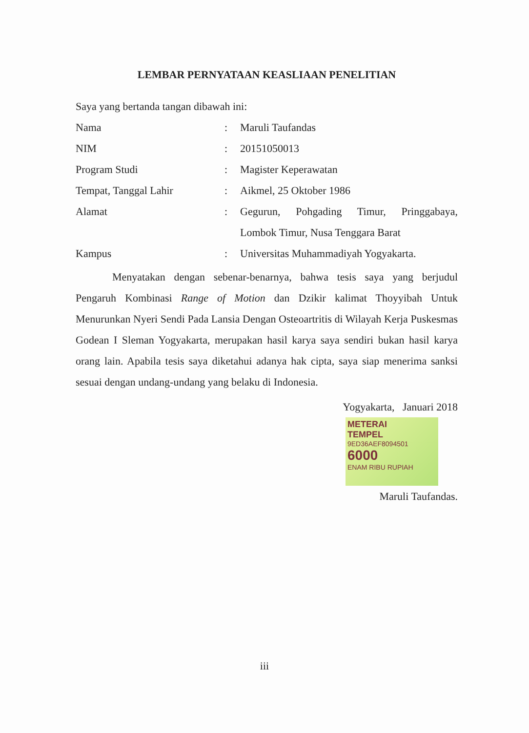LEMBAR PERNYATAAN KEASLIAAN PENELITIAN
Saya yang bertanda tangan dibawah ini:
Nama : Maruli Taufandas
NIM : 20151050013
Program Studi : Magister Keperawatan
Tempat, Tanggal Lahir : Aikmel, 25 Oktober 1986
Alamat : Gegurun, Pohgading Timur, Pringgabaya, Lombok Timur, Nusa Tenggara Barat
Kampus : Universitas Muhammadiyah Yogyakarta.
Menyatakan dengan sebenar-benarnya, bahwa tesis saya yang berjudul Pengaruh Kombinasi Range of Motion dan Dzikir kalimat Thoyyibah Untuk Menurunkan Nyeri Sendi Pada Lansia Dengan Osteoartritis di Wilayah Kerja Puskesmas Godean I Sleman Yogyakarta, merupakan hasil karya saya sendiri bukan hasil karya orang lain. Apabila tesis saya diketahui adanya hak cipta, saya siap menerima sanksi sesuai dengan undang-undang yang belaku di Indonesia.
Yogyakarta, Januari 2018
METERAI
TEMPEL
9ED36AEF8094501
6000
ENAM RIBU RUPIAH
Maruli Taufandas.
iii